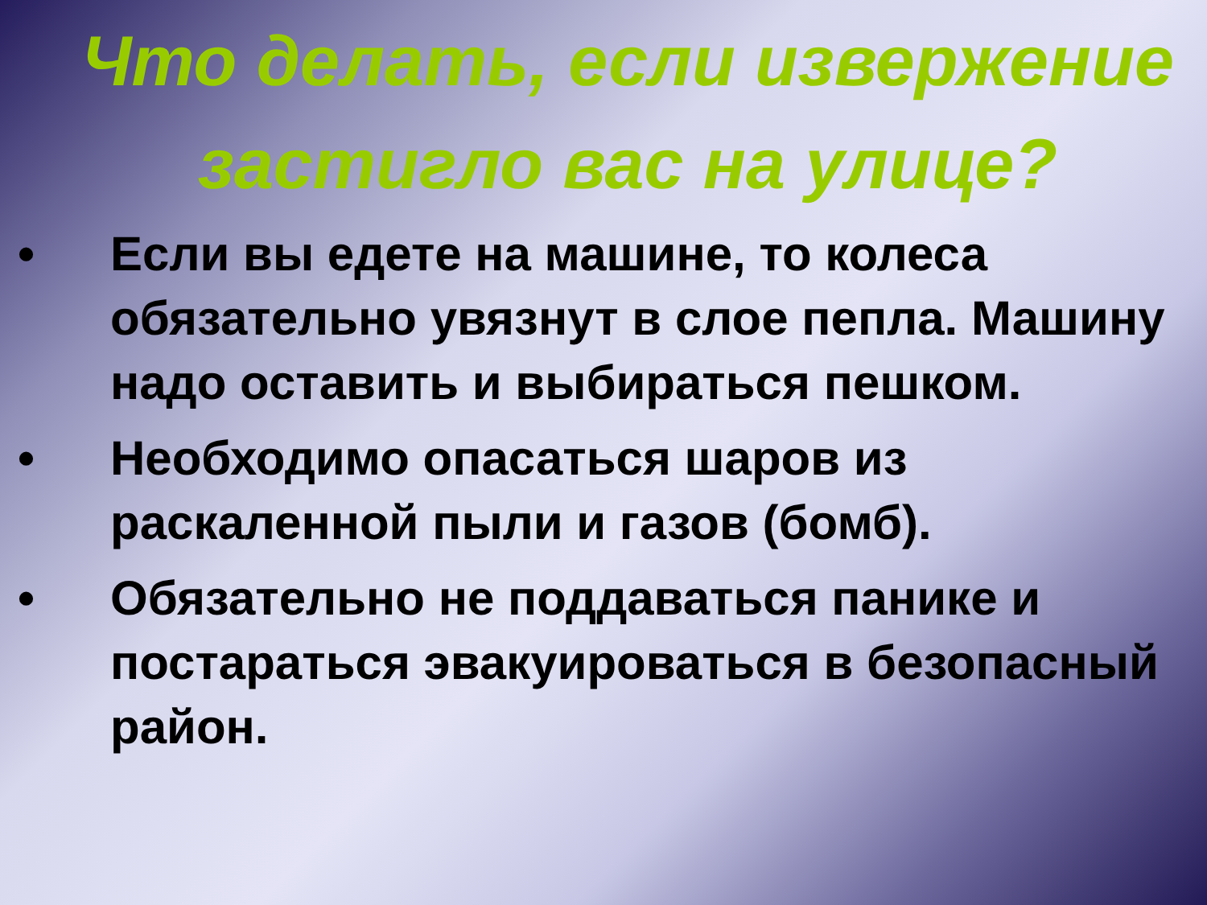Что делать, если извержение застигло вас на улице?
• Если вы едете на машине, то колеса обязательно увязнут в слое пепла. Машину надо оставить и выбираться пешком.
• Необходимо опасаться шаров из раскаленной пыли и газов (бомб).
• Обязательно не поддаваться панике и постараться эвакуироваться в безопасный район.